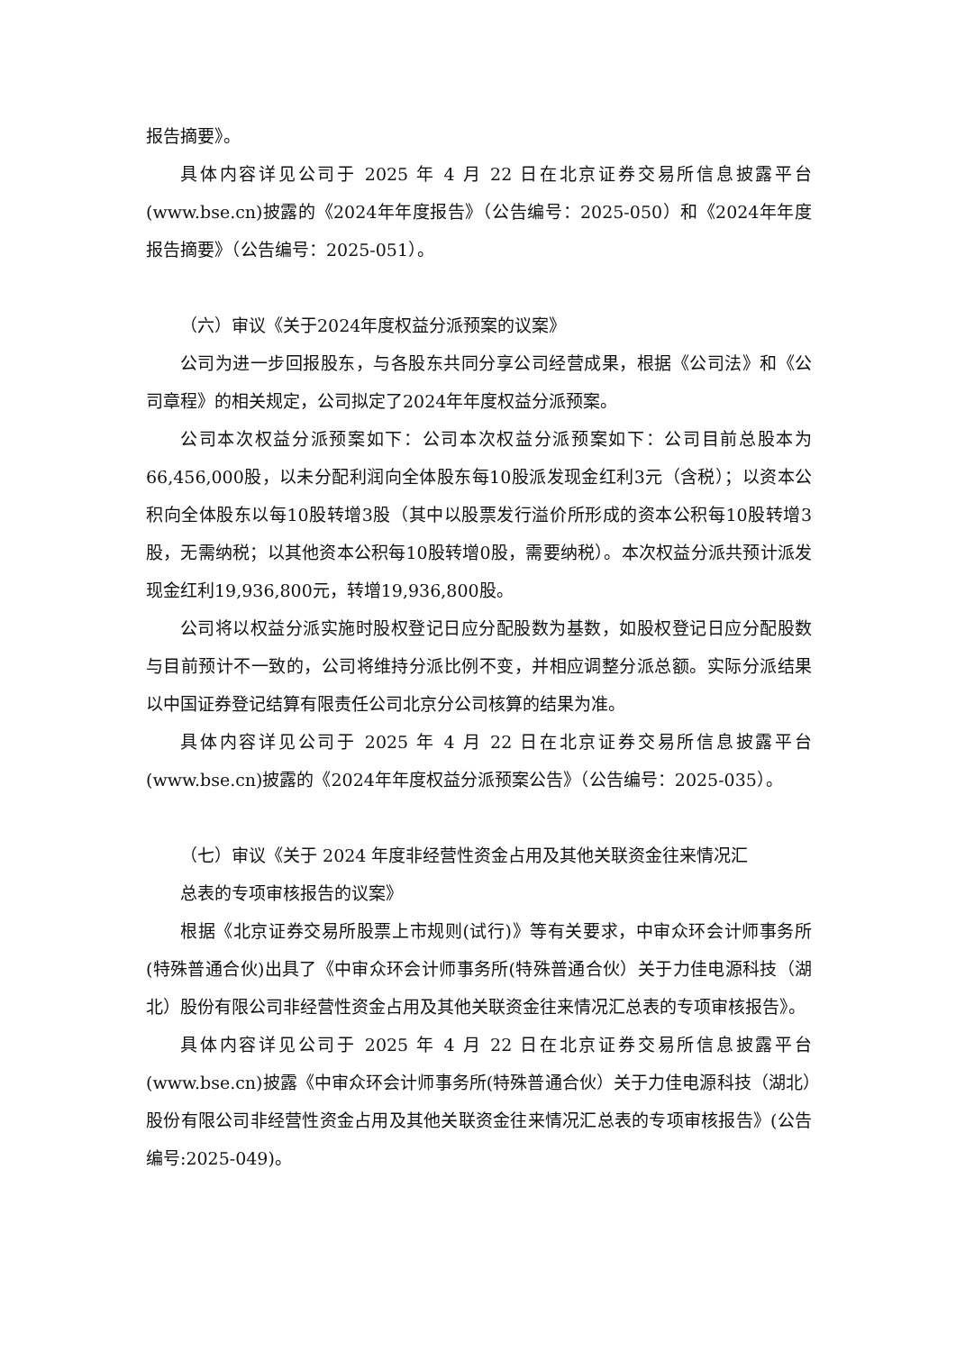报告摘要》。
具体内容详见公司于 2025 年 4 月 22 日在北京证券交易所信息披露平台(www.bse.cn)披露的《2024年年度报告》（公告编号：2025-050）和《2024年年度报告摘要》（公告编号：2025-051）。
（六）审议《关于2024年度权益分派预案的议案》
公司为进一步回报股东，与各股东共同分享公司经营成果，根据《公司法》和《公司章程》的相关规定，公司拟定了2024年年度权益分派预案。
公司本次权益分派预案如下：公司本次权益分派预案如下：公司目前总股本为66,456,000股，以未分配利润向全体股东每10股派发现金红利3元（含税）；以资本公积向全体股东以每10股转增3股（其中以股票发行溢价所形成的资本公积每10股转增3股，无需纳税；以其他资本公积每10股转增0股，需要纳税）。本次权益分派共预计派发现金红利19,936,800元，转增19,936,800股。
公司将以权益分派实施时股权登记日应分配股数为基数，如股权登记日应分配股数与目前预计不一致的，公司将维持分派比例不变，并相应调整分派总额。实际分派结果以中国证券登记结算有限责任公司北京分公司核算的结果为准。
具体内容详见公司于 2025 年 4 月 22 日在北京证券交易所信息披露平台(www.bse.cn)披露的《2024年年度权益分派预案公告》（公告编号：2025-035）。
（七）审议《关于 2024 年度非经营性资金占用及其他关联资金往来情况汇
总表的专项审核报告的议案》
根据《北京证券交易所股票上市规则(试行)》等有关要求，中审众环会计师事务所(特殊普通合伙)出具了《中审众环会计师事务所(特殊普通合伙）关于力佳电源科技（湖北）股份有限公司非经营性资金占用及其他关联资金往来情况汇总表的专项审核报告》。
具体内容详见公司于 2025 年 4 月 22 日在北京证券交易所信息披露平台(www.bse.cn)披露《中审众环会计师事务所(特殊普通合伙）关于力佳电源科技（湖北）股份有限公司非经营性资金占用及其他关联资金往来情况汇总表的专项审核报告》(公告编号:2025-049)。